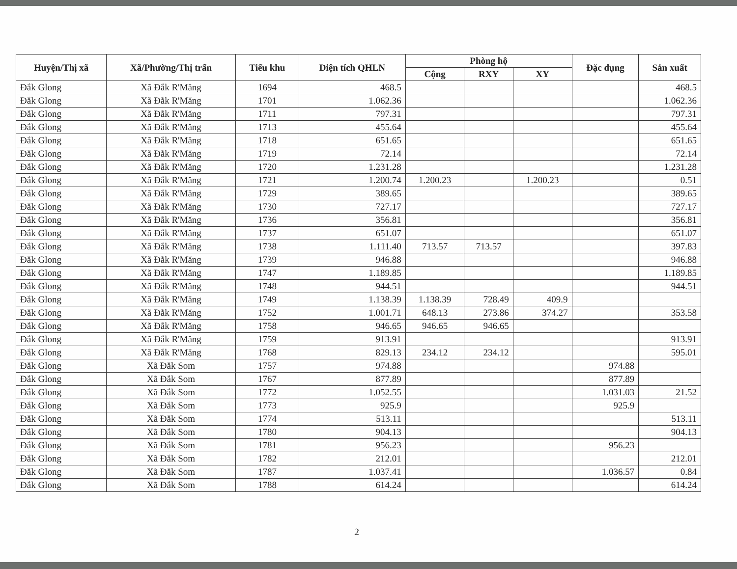| Huyện/Thị xã | Xã/Phường/Thị trấn | Tiểu khu | Diện tích QHLN | Phòng hộ | | | Đặc dụng | Sản xuất |
| --- | --- | --- | --- | --- | --- | --- | --- | --- |
| | | | | Cộng | RXY | XY | | |
| Đắk Glong | Xã Đắk R'Măng | 1694 | 468.5 | | | | | 468.5 |
| Đắk Glong | Xã Đắk R'Măng | 1701 | 1.062.36 | | | | | 1.062.36 |
| Đắk Glong | Xã Đắk R'Măng | 1711 | 797.31 | | | | | 797.31 |
| Đắk Glong | Xã Đắk R'Măng | 1713 | 455.64 | | | | | 455.64 |
| Đắk Glong | Xã Đắk R'Măng | 1718 | 651.65 | | | | | 651.65 |
| Đắk Glong | Xã Đắk R'Măng | 1719 | 72.14 | | | | | 72.14 |
| Đắk Glong | Xã Đắk R'Măng | 1720 | 1.231.28 | | | | | 1.231.28 |
| Đắk Glong | Xã Đắk R'Măng | 1721 | 1.200.74 | 1.200.23 | | 1.200.23 | | 0.51 |
| Đắk Glong | Xã Đắk R'Măng | 1729 | 389.65 | | | | | 389.65 |
| Đắk Glong | Xã Đắk R'Măng | 1730 | 727.17 | | | | | 727.17 |
| Đắk Glong | Xã Đắk R'Măng | 1736 | 356.81 | | | | | 356.81 |
| Đắk Glong | Xã Đắk R'Măng | 1737 | 651.07 | | | | | 651.07 |
| Đắk Glong | Xã Đắk R'Măng | 1738 | 1.111.40 | 713.57 | 713.57 | | | 397.83 |
| Đắk Glong | Xã Đắk R'Măng | 1739 | 946.88 | | | | | 946.88 |
| Đắk Glong | Xã Đắk R'Măng | 1747 | 1.189.85 | | | | | 1.189.85 |
| Đắk Glong | Xã Đắk R'Măng | 1748 | 944.51 | | | | | 944.51 |
| Đắk Glong | Xã Đắk R'Măng | 1749 | 1.138.39 | 1.138.39 | 728.49 | 409.9 | | |
| Đắk Glong | Xã Đắk R'Măng | 1752 | 1.001.71 | 648.13 | 273.86 | 374.27 | | 353.58 |
| Đắk Glong | Xã Đắk R'Măng | 1758 | 946.65 | 946.65 | 946.65 | | | |
| Đắk Glong | Xã Đắk R'Măng | 1759 | 913.91 | | | | | 913.91 |
| Đắk Glong | Xã Đắk R'Măng | 1768 | 829.13 | 234.12 | 234.12 | | | 595.01 |
| Đắk Glong | Xã Đắk Som | 1757 | 974.88 | | | | 974.88 | |
| Đắk Glong | Xã Đắk Som | 1767 | 877.89 | | | | 877.89 | |
| Đắk Glong | Xã Đắk Som | 1772 | 1.052.55 | | | | 1.031.03 | 21.52 |
| Đắk Glong | Xã Đắk Som | 1773 | 925.9 | | | | 925.9 | |
| Đắk Glong | Xã Đắk Som | 1774 | 513.11 | | | | | 513.11 |
| Đắk Glong | Xã Đắk Som | 1780 | 904.13 | | | | | 904.13 |
| Đắk Glong | Xã Đắk Som | 1781 | 956.23 | | | | 956.23 | |
| Đắk Glong | Xã Đắk Som | 1782 | 212.01 | | | | | 212.01 |
| Đắk Glong | Xã Đắk Som | 1787 | 1.037.41 | | | | 1.036.57 | 0.84 |
| Đắk Glong | Xã Đắk Som | 1788 | 614.24 | | | | | 614.24 |
2